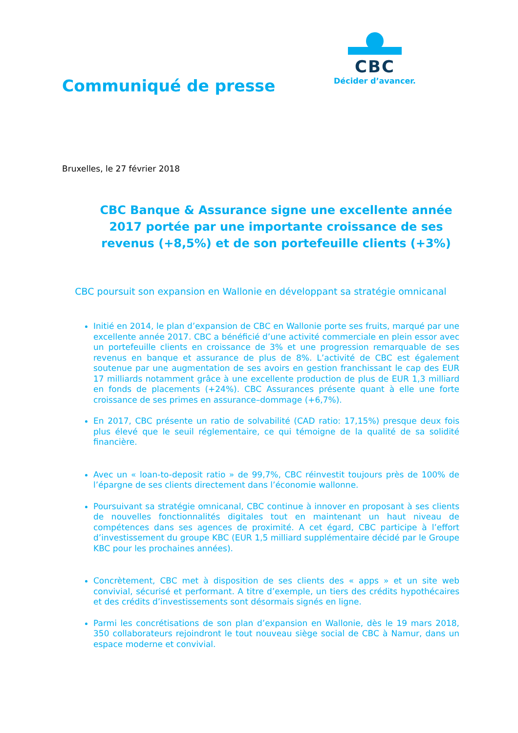Communiqué de presse
CBC
Décider d’avancer.
Bruxelles, le 27 février 2018
CBC Banque & Assurance signe une excellente année 2017 portée par une importante croissance de ses revenus (+8,5%) et de son portefeuille clients (+3%)
CBC poursuit son expansion en Wallonie en développant sa stratégie omnicanal
Initié en 2014, le plan d’expansion de CBC en Wallonie porte ses fruits, marqué par une excellente année 2017. CBC a bénéficié d’une activité commerciale en plein essor avec un portefeuille clients en croissance de 3% et une progression remarquable de ses revenus en banque et assurance de plus de 8%. L’activité de CBC est également soutenue par une augmentation de ses avoirs en gestion franchissant le cap des EUR 17 milliards notamment grâce à une excellente production de plus de EUR 1,3 milliard en fonds de placements (+24%). CBC Assurances présente quant à elle une forte croissance de ses primes en assurance–dommage (+6,7%).
En 2017, CBC présente un ratio de solvabilité (CAD ratio: 17,15%) presque deux fois plus élevé que le seuil réglementaire, ce qui témoigne de la qualité de sa solidité financière.
Avec un « loan-to-deposit ratio » de 99,7%, CBC réinvestit toujours près de 100% de l’épargne de ses clients directement dans l’économie wallonne.
Poursuivant sa stratégie omnicanal, CBC continue à innover en proposant à ses clients de nouvelles fonctionnalités digitales tout en maintenant un haut niveau de compétences dans ses agences de proximité. A cet égard, CBC participe à l’effort d’investissement du groupe KBC (EUR 1,5 milliard supplémentaire décidé par le Groupe KBC pour les prochaines années).
Concrètement, CBC met à disposition de ses clients des « apps » et un site web convivial, sécurisé et performant. A titre d’exemple, un tiers des crédits hypothécaires et des crédits d’investissements sont désormais signés en ligne.
Parmi les concrétisations de son plan d’expansion en Wallonie, dès le 19 mars 2018, 350 collaborateurs rejoindront le tout nouveau siège social de CBC à Namur, dans un espace moderne et convivial.